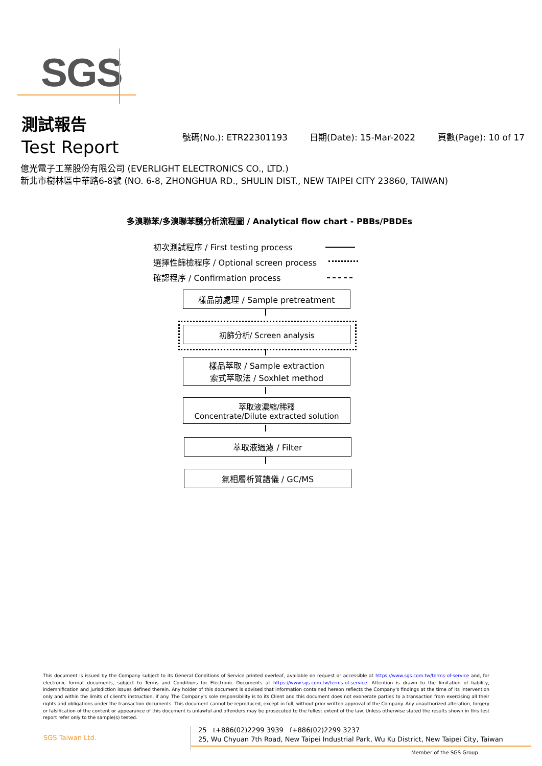SGS
測試報告
Test Report
號碼(No.): ETR22301193 日期(Date): 15-Mar-2022 頁數(Page): 10 of 17
億光電子工業股份有限公司 (EVERLIGHT ELECTRONICS CO., LTD.)
新北市樹林區中華路6-8號 (NO. 6-8, ZHONGHUA RD., SHULIN DIST., NEW TAIPEI CITY 23860, TAIWAN)
多溴聯苯/多溴聯苯醚分析流程圖 / Analytical flow chart - PBBs/PBDEs
初次測試程序 / First testing process
選擇性篩檢程序 / Optional screen process
確認程序 / Confirmation process
樣品前處理 / Sample pretreatment
初篩分析/ Screen analysis
樣品萃取 / Sample extraction
索式萃取法 / Soxhlet method
萃取液濃縮/稀釋
Concentrate/Dilute extracted solution
萃取液過濾 / Filter
氣相層析質譜儀 / GC/MS
This document is issued by the Company subject to its General Conditions of Service printed overleaf, available on request or accessible at https://www.sgs.com.tw/terms-of-service and, for electronic format documents, subject to Terms and Conditions for Electronic Documents at https://www.sgs.com.tw/terms-of-service. Attention is drawn to the limitation of liability, indemnification and jurisdiction issues defined therein. Any holder of this document is advised that information contained hereon reflects the Company's findings at the time of its intervention only and within the limits of client's instruction, if any. The Company's sole responsibility is to its Client and this document does not exonerate parties to a transaction from exercising all their rights and obligations under the transaction documents. This document cannot be reproduced, except in full, without prior written approval of the Company. Any unauthorized alteration, forgery or falsification of the content or appearance of this document is unlawful and offenders may be prosecuted to the fullest extent of the law. Unless otherwise stated the results shown in this test report refer only to the sample(s) tested.
SGS Taiwan Ltd.
25 t+886(02)2299 3939 f+886(02)2299 3237
25, Wu Chyuan 7th Road, New Taipei Industrial Park, Wu Ku District, New Taipei City, Taiwan
Member of the SGS Group